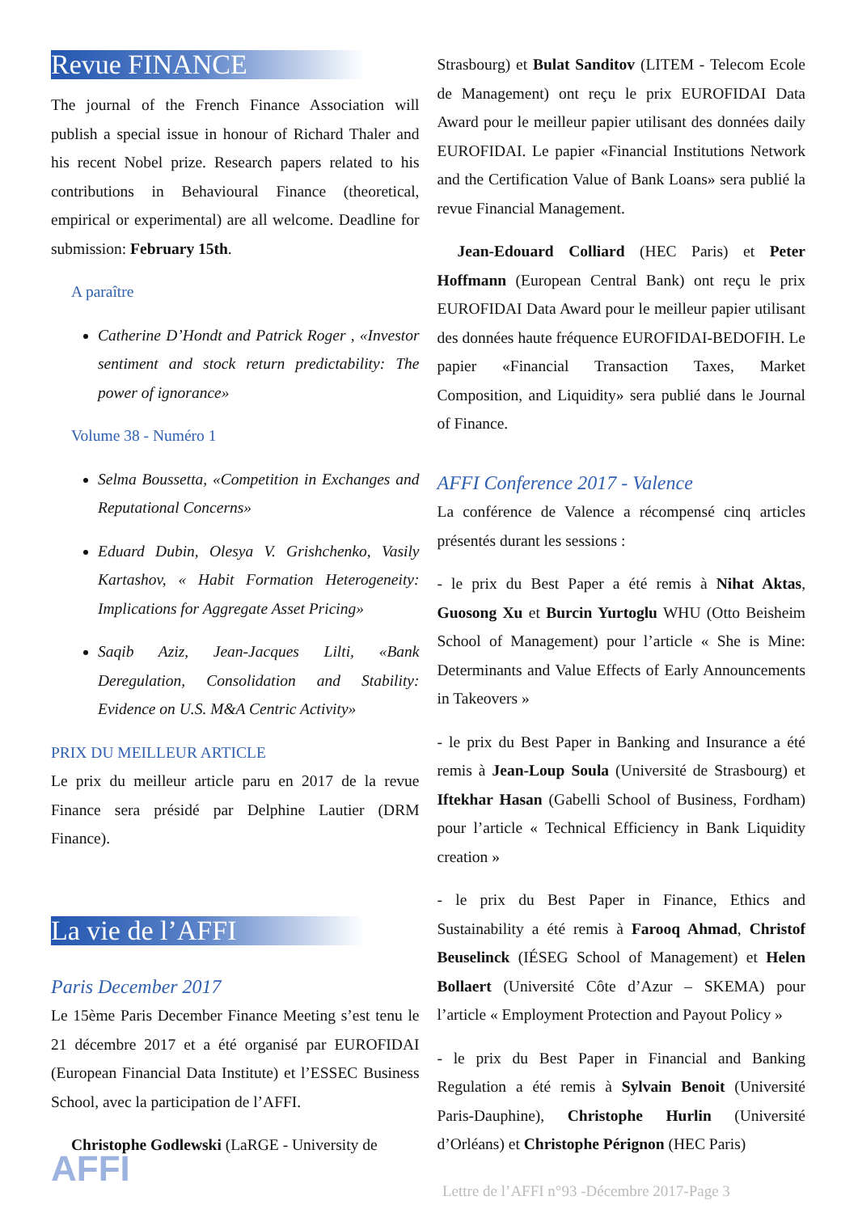Revue FINANCE
The journal of the French Finance Association will publish a special issue in honour of Richard Thaler and his recent Nobel prize. Research papers related to his contributions in Behavioural Finance (theoretical, empirical or experimental) are all welcome. Deadline for submission: February 15th.
A paraître
Catherine D’Hondt and Patrick Roger , «Investor sentiment and stock return predictability: The power of ignorance»
Volume 38 - Numéro 1
Selma Boussetta, «Competition in Exchanges and Reputational Concerns»
Eduard Dubin, Olesya V. Grishchenko, Vasily Kartashov, « Habit Formation Heterogeneity: Implications for Aggregate Asset Pricing»
Saqib Aziz, Jean-Jacques Lilti, «Bank Deregulation, Consolidation and Stability: Evidence on U.S. M&A Centric Activity»
PRIX DU MEILLEUR ARTICLE
Le prix du meilleur article paru en 2017 de la revue Finance sera présidé par Delphine Lautier (DRM Finance).
La vie de l’AFFI
Paris December 2017
Le 15ème Paris December Finance Meeting s’est tenu le 21 décembre 2017 et a été organisé par EUROFIDAI (European Financial Data Institute) et l’ESSEC Business School, avec la participation de l’AFFI.
Christophe Godlewski (LaRGE - University de
Strasbourg) et Bulat Sanditov (LITEM - Telecom Ecole de Management) ont reçu le prix EUROFIDAI Data Award pour le meilleur papier utilisant des données daily EUROFIDAI. Le papier «Financial Institutions Network and the Certification Value of Bank Loans» sera publié la revue Financial Management.
Jean-Edouard Colliard (HEC Paris) et Peter Hoffmann (European Central Bank) ont reçu le prix EUROFIDAI Data Award pour le meilleur papier utilisant des données haute fréquence EUROFIDAI-BEDOFIH. Le papier «Financial Transaction Taxes, Market Composition, and Liquidity» sera publié dans le Journal of Finance.
AFFI Conference 2017 - Valence
La conférence de Valence a récompensé cinq articles présentés durant les sessions :
- le prix du Best Paper a été remis à Nihat Aktas, Guosong Xu et Burcin Yurtoglu WHU (Otto Beisheim School of Management) pour l’article « She is Mine: Determinants and Value Effects of Early Announcements in Takeovers »
- le prix du Best Paper in Banking and Insurance a été remis à Jean-Loup Soula (Université de Strasbourg) et Iftekhar Hasan (Gabelli School of Business, Fordham) pour l’article « Technical Efficiency in Bank Liquidity creation »
- le prix du Best Paper in Finance, Ethics and Sustainability a été remis à Farooq Ahmad, Christof Beuselinck (IÉSEG School of Management) et Helen Bollaert (Université Côte d’Azur – SKEMA) pour l’article « Employment Protection and Payout Policy »
- le prix du Best Paper in Financial and Banking Regulation a été remis à Sylvain Benoit (Université Paris-Dauphine), Christophe Hurlin (Université d’Orléans) et Christophe Pérignon (HEC Paris)
Lettre de l’AFFI n°93 -Décembre 2017-Page 3
AFFI